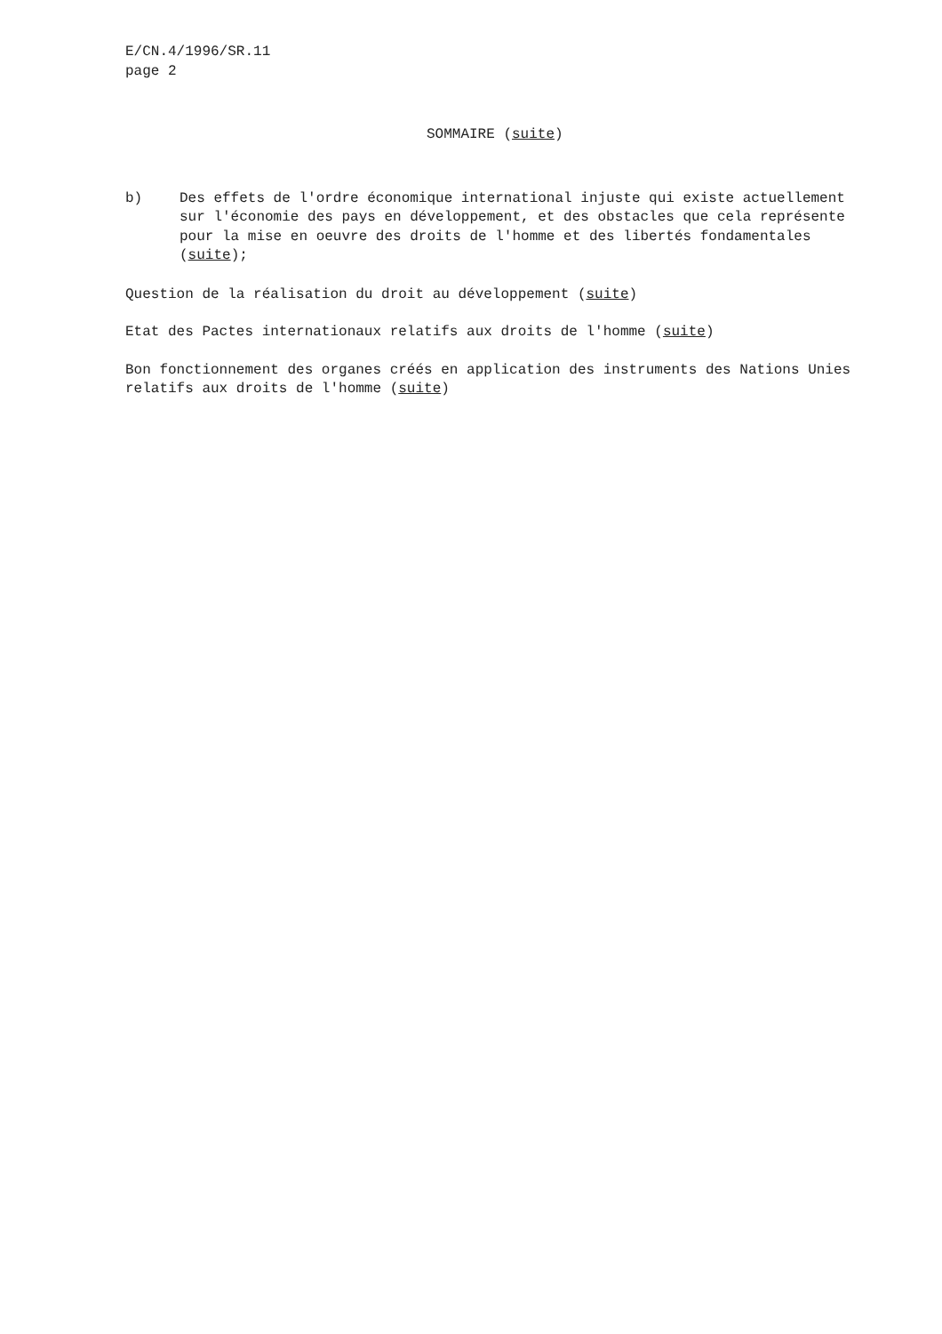E/CN.4/1996/SR.11
page 2
SOMMAIRE (suite)
b) Des effets de l'ordre économique international injuste qui existe actuellement sur l'économie des pays en développement, et des obstacles que cela représente pour la mise en oeuvre des droits de l'homme et des libertés fondamentales (suite);
Question de la réalisation du droit au développement (suite)
Etat des Pactes internationaux relatifs aux droits de l'homme (suite)
Bon fonctionnement des organes créés en application des instruments des Nations Unies relatifs aux droits de l'homme (suite)